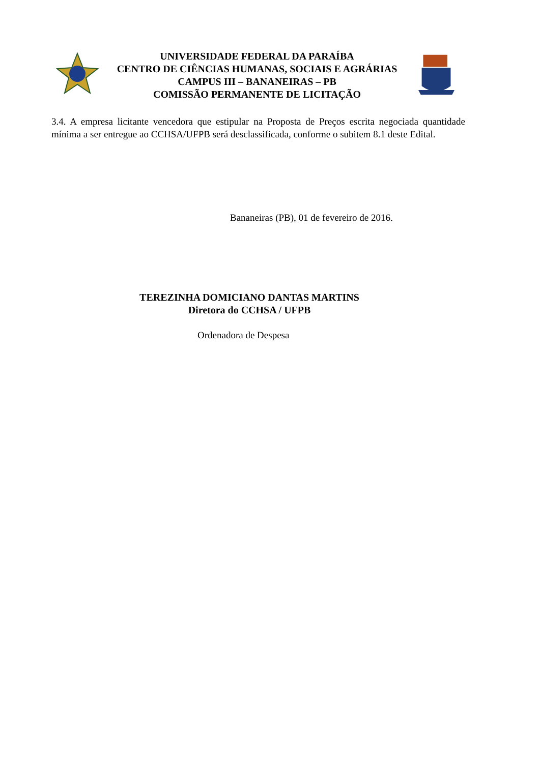UNIVERSIDADE FEDERAL DA PARAÍBA
CENTRO DE CIÊNCIAS HUMANAS, SOCIAIS E AGRÁRIAS
CAMPUS III – BANANEIRAS – PB
COMISSÃO PERMANENTE DE LICITAÇÃO
3.4. A empresa licitante vencedora que estipular na Proposta de Preços escrita negociada quantidade mínima a ser entregue ao CCHSA/UFPB será desclassificada, conforme o subitem 8.1 deste Edital.
Bananeiras (PB), 01 de fevereiro de 2016.
TEREZINHA DOMICIANO DANTAS MARTINS
Diretora do CCHSA / UFPB
Ordenadora de Despesa